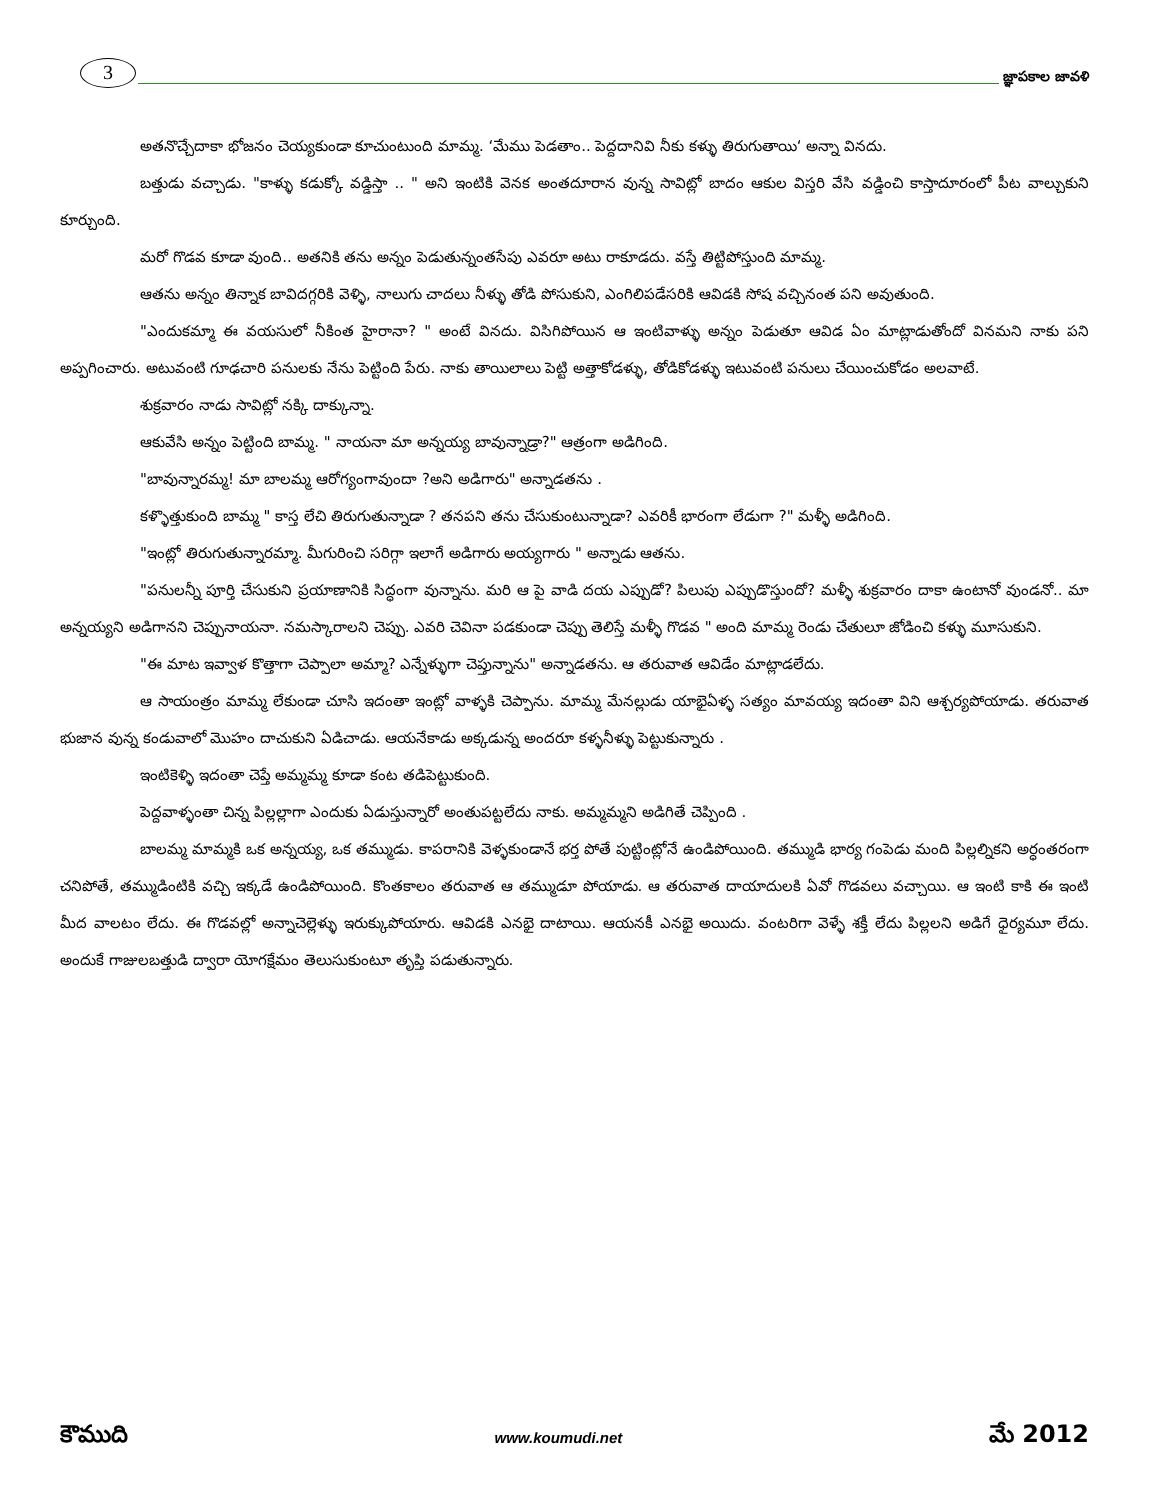3
జ్ఞాపకాల జావళి
అతనొచ్చేదాకా భోజనం చెయ్యకుండా కూచుంటుంది మామ్మ. ‘మేము పెడతాం.. పెద్దదానివి నీకు కళ్ళు తిరుగుతాయి‘ అన్నా వినదు.
బత్తుడు వచ్చాడు. "కాళ్ళు కడుక్కో వడ్డిస్తా .. " అని ఇంటికి వెనక అంతదూరాన వున్న సావిట్లో బాదం ఆకుల విస్తరి వేసి వడ్డించి కాస్తాదూరంలో పీట వాల్చుకుని కూర్చుంది.
మరో గొడవ కూడా వుంది.. అతనికి తను అన్నం పెడుతున్నంతసేపు ఎవరూ అటు రాకూడదు. వస్తే తిట్టిపోస్తుంది మామ్మ.
ఆతను అన్నం తిన్నాక బావిదగ్గరికి వెళ్ళి, నాలుగు చాదలు నీళ్ళు తోడి పోసుకుని, ఎంగిలిపడేసరికి ఆవిడకి సోష వచ్చినంత పని అవుతుంది.
"ఎందుకమ్మా ఈ వయసులో నీకింత హైరానా? " అంటే వినదు. విసిగిపోయిన ఆ ఇంటివాళ్ళు అన్నం పెడుతూ ఆవిడ ఏం మాట్లాడుతోందో వినమని నాకు పని అప్పగించారు. అటువంటి గూఢచారి పనులకు నేను పెట్టింది పేరు. నాకు తాయిలాలు పెట్టి అత్తాకోడళ్ళు, తోడికోడళ్ళు ఇటువంటి పనులు చేయించుకోడం అలవాటే.
శుక్రవారం నాడు సావిట్లో నక్కి దాక్కున్నా.
ఆకువేసి అన్నం పెట్టింది బామ్మ. " నాయనా మా అన్నయ్య బావున్నాడ్రా?" ఆత్రంగా అడిగింది.
"బావున్నారమ్మ! మా బాలమ్మ ఆరోగ్యంగావుందా ?అని అడిగారు" అన్నాడతను .
కళ్ళొత్తుకుంది బామ్మ " కాస్త లేచి తిరుగుతున్నాడా ? తనపని తను చేసుకుంటున్నాడా? ఎవరికీ భారంగా లేడుగా ?" మళ్ళీ అడిగింది.
"ఇంట్లో తిరుగుతున్నారమ్మా. మీగురించి సరిగ్గా ఇలాగే అడిగారు అయ్యగారు " అన్నాడు ఆతను.
"పనులన్నీ పూర్తి చేసుకుని ప్రయాణానికి సిద్ధంగా వున్నాను. మరి ఆ పై వాడి దయ ఎప్పుడో? పిలుపు ఎప్పుడొస్తుందో? మళ్ళీ శుక్రవారం దాకా ఉంటానో వుండనో.. మా అన్నయ్యని అడిగానని చెప్పునాయనా. నమస్కారాలని చెప్పు. ఎవరి చెవినా పడకుండా చెప్పు తెలిస్తే మళ్ళీ గొడవ " అంది మామ్మ రెండు చేతులూ జోడించి కళ్ళు మూసుకుని.
"ఈ మాట ఇవ్వాళ కొత్తాగా చెప్పాలా అమ్మా? ఎన్నేళ్ళుగా చెప్తున్నాను" అన్నాడతను. ఆ తరువాత ఆవిడేం మాట్లాడలేదు.
ఆ సాయంత్రం మామ్మ లేకుండా చూసి ఇదంతా ఇంట్లో వాళ్ళకి చెప్పాను. మామ్మ మేనల్లుడు యాభైఏళ్ళ సత్యం మావయ్య ఇదంతా విని ఆశ్చర్యపోయాడు. తరువాత భుజాన వున్న కండువాలో మొహం దాచుకుని ఏడిచాడు. ఆయనేకాడు అక్కడున్న అందరూ కళ్ళనీళ్ళు పెట్టుకున్నారు .
ఇంటికెళ్ళి ఇదంతా చెప్తే అమ్మమ్మ కూడా కంట తడిపెట్టుకుంది.
పెద్దవాళ్ళంతా చిన్న పిల్లల్లాగా ఎందుకు ఏడుస్తున్నారో అంతుపట్టలేదు నాకు. అమ్మమ్మని అడిగితే చెప్పింది .
బాలమ్మ మామ్మకి ఒక అన్నయ్య, ఒక తమ్ముడు. కాపరానికి వెళ్ళకుండానే భర్త పోతే పుట్టింట్లోనే ఉండిపోయింది. తమ్ముడి భార్య గంపెడు మంది పిల్లల్నికని అర్ధంతరంగా చనిపోతే, తమ్ముడింటికి వచ్చి ఇక్కడే ఉండిపోయింది. కొంతకాలం తరువాత ఆ తమ్ముడూ పోయాడు. ఆ తరువాత దాయాదులకి ఏవో గొడవలు వచ్చాయి. ఆ ఇంటి కాకి ఈ ఇంటి మీద వాలటం లేదు. ఈ గొడవల్లో అన్నాచెల్లెళ్ళు ఇరుక్కుపోయారు. ఆవిడకి ఎనభై దాటాయి. ఆయనకీ ఎనభై అయిదు. వంటరిగా వెళ్ళే శక్తీ లేదు పిల్లలని అడిగే ధైర్యమూ లేదు. అందుకే గాజులబత్తుడి ద్వారా యోగక్షేమం తెలుసుకుంటూ తృప్తి పడుతున్నారు.
కౌముది www.koumudi.net మే 2012